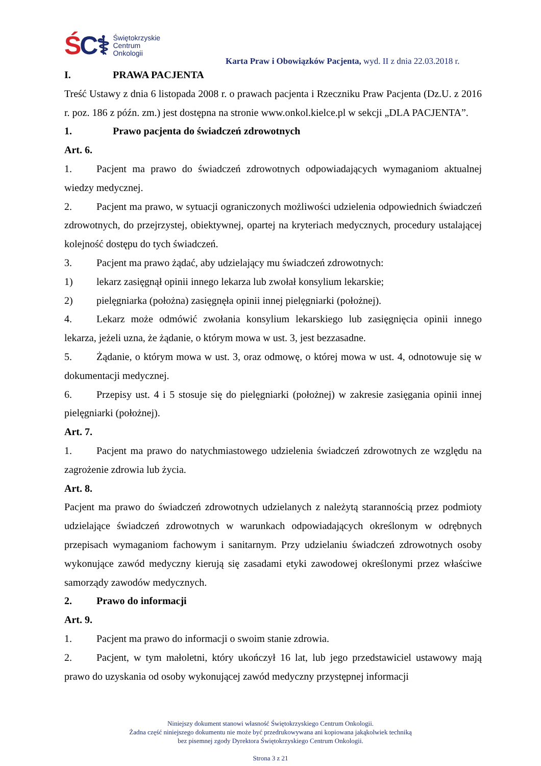ŚC⚕
Świętokrzyskie
Centrum
Onkologii
Karta Praw i Obowiązków Pacjenta, wyd. II z dnia 22.03.2018 r.
I. PRAWA PACJENTA
Treść Ustawy z dnia 6 listopada 2008 r. o prawach pacjenta i Rzeczniku Praw Pacjenta (Dz.U. z 2016 r. poz. 186 z późn. zm.) jest dostępna na stronie www.onkol.kielce.pl w sekcji „DLA PACJENTA”.
1. Prawo pacjenta do świadczeń zdrowotnych
Art. 6.
1. Pacjent ma prawo do świadczeń zdrowotnych odpowiadających wymaganiom aktualnej wiedzy medycznej.
2. Pacjent ma prawo, w sytuacji ograniczonych możliwości udzielenia odpowiednich świadczeń zdrowotnych, do przejrzystej, obiektywnej, opartej na kryteriach medycznych, procedury ustalającej kolejność dostępu do tych świadczeń.
3. Pacjent ma prawo żądać, aby udzielający mu świadczeń zdrowotnych:
1) lekarz zasięgnął opinii innego lekarza lub zwołał konsylium lekarskie;
2) pielęgniarka (położna) zasięgnęła opinii innej pielęgniarki (położnej).
4. Lekarz może odmówić zwołania konsylium lekarskiego lub zasięgnięcia opinii innego lekarza, jeżeli uzna, że żądanie, o którym mowa w ust. 3, jest bezzasadne.
5. Żądanie, o którym mowa w ust. 3, oraz odmowę, o której mowa w ust. 4, odnotowuje się w dokumentacji medycznej.
6. Przepisy ust. 4 i 5 stosuje się do pielęgniarki (położnej) w zakresie zasięgania opinii innej pielęgniarki (położnej).
Art. 7.
1. Pacjent ma prawo do natychmiastowego udzielenia świadczeń zdrowotnych ze względu na zagrożenie zdrowia lub życia.
Art. 8.
Pacjent ma prawo do świadczeń zdrowotnych udzielanych z należytą starannością przez podmioty udzielające świadczeń zdrowotnych w warunkach odpowiadających określonym w odrębnych przepisach wymaganiom fachowym i sanitarnym. Przy udzielaniu świadczeń zdrowotnych osoby wykonujące zawód medyczny kierują się zasadami etyki zawodowej określonymi przez właściwe samorządy zawodów medycznych.
2. Prawo do informacji
Art. 9.
1. Pacjent ma prawo do informacji o swoim stanie zdrowia.
2. Pacjent, w tym małoletni, który ukończył 16 lat, lub jego przedstawiciel ustawowy mają prawo do uzyskania od osoby wykonującej zawód medyczny przystępnej informacji
Niniejszy dokument stanowi własność Świętokrzyskiego Centrum Onkologii.
Żadna część niniejszego dokumentu nie może być przedrukowywana ani kopiowana jakąkolwiek techniką
bez pisemnej zgody Dyrektora Świętokrzyskiego Centrum Onkologii.
Strona 3 z 21